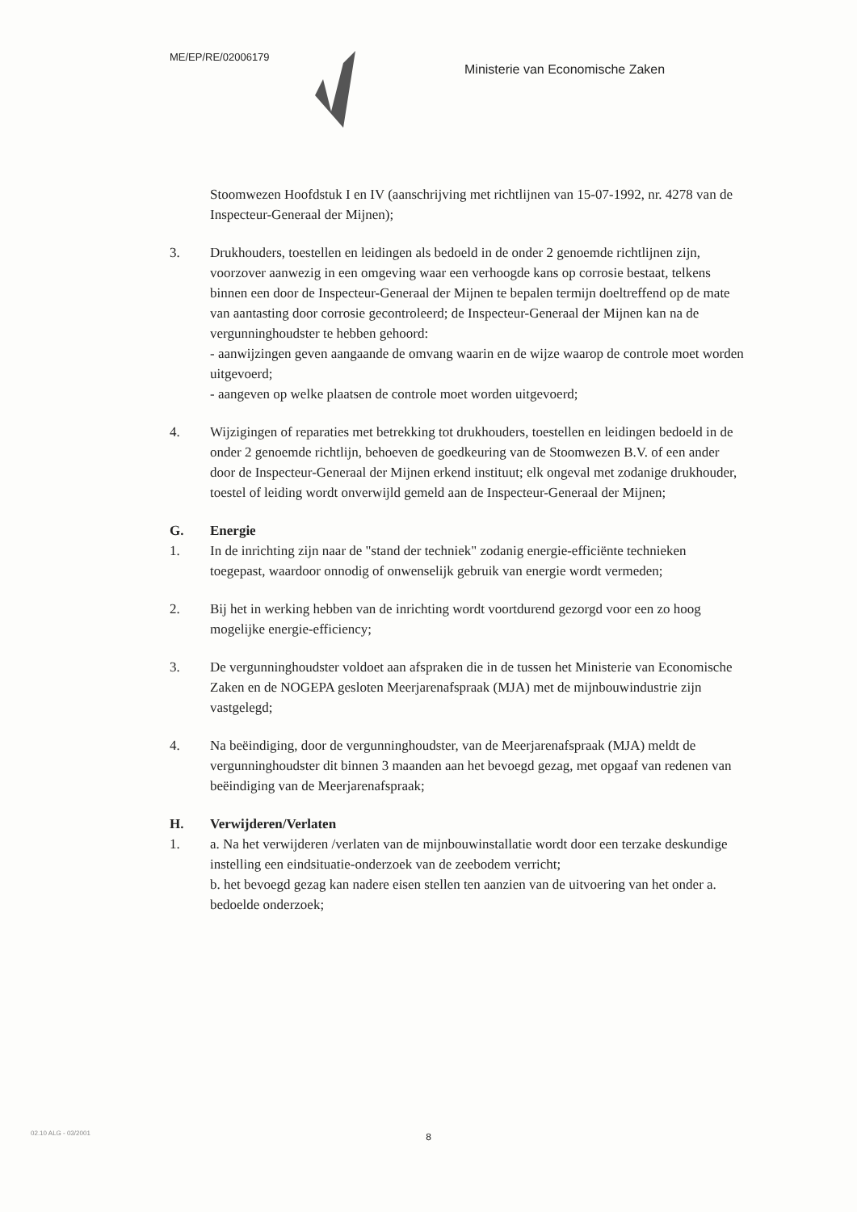ME/EP/RE/02006179
Ministerie van Economische Zaken
Stoomwezen Hoofdstuk I en IV (aanschrijving met richtlijnen van 15-07-1992, nr. 4278 van de Inspecteur-Generaal der Mijnen);
3. Drukhouders, toestellen en leidingen als bedoeld in de onder 2 genoemde richtlijnen zijn, voorzover aanwezig in een omgeving waar een verhoogde kans op corrosie bestaat, telkens binnen een door de Inspecteur-Generaal der Mijnen te bepalen termijn doeltreffend op de mate van aantasting door corrosie gecontroleerd; de Inspecteur-Generaal der Mijnen kan na de vergunninghoudster te hebben gehoord:
- aanwijzingen geven aangaande de omvang waarin en de wijze waarop de controle moet worden uitgevoerd;
- aangeven op welke plaatsen de controle moet worden uitgevoerd;
4. Wijzigingen of reparaties met betrekking tot drukhouders, toestellen en leidingen bedoeld in de onder 2 genoemde richtlijn, behoeven de goedkeuring van de Stoomwezen B.V. of een ander door de Inspecteur-Generaal der Mijnen erkend instituut; elk ongeval met zodanige drukhouder, toestel of leiding wordt onverwijld gemeld aan de Inspecteur-Generaal der Mijnen;
G. Energie
1. In de inrichting zijn naar de "stand der techniek" zodanig energie-efficiënte technieken toegepast, waardoor onnodig of onwenselijk gebruik van energie wordt vermeden;
2. Bij het in werking hebben van de inrichting wordt voortdurend gezorgd voor een zo hoog mogelijke energie-efficiency;
3. De vergunninghoudster voldoet aan afspraken die in de tussen het Ministerie van Economische Zaken en de NOGEPA gesloten Meerjarenafspraak (MJA) met de mijnbouwindustrie zijn vastgelegd;
4. Na beëindiging, door de vergunninghoudster, van de Meerjarenafspraak (MJA) meldt de vergunninghoudster dit binnen 3 maanden aan het bevoegd gezag, met opgaaf van redenen van beëindiging van de Meerjarenafspraak;
H. Verwijderen/Verlaten
1. a. Na het verwijderen /verlaten van de mijnbouwinstallatie wordt door een terzake deskundige instelling een eindsituatie-onderzoek van de zeebodem verricht;
b. het bevoegd gezag kan nadere eisen stellen ten aanzien van de uitvoering van het onder a. bedoelde onderzoek;
8
02.10 ALG - 03/2001